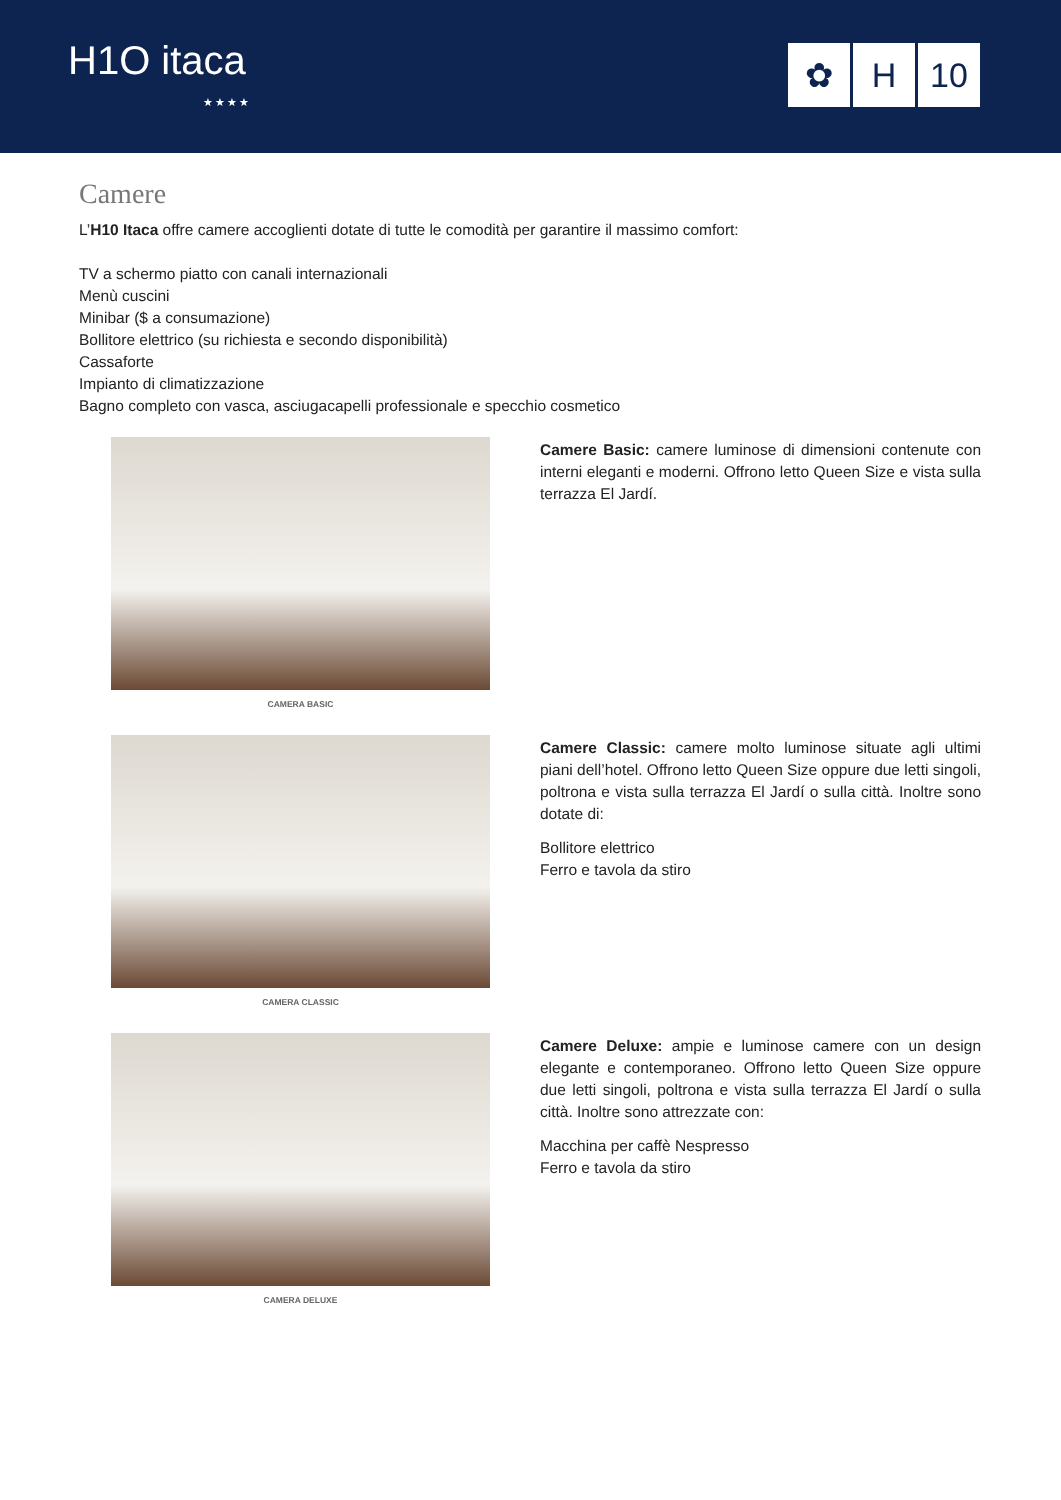H1O itaca
★★★★
✿ H 10
Camere
L’H10 Itaca offre camere accoglienti dotate di tutte le comodità per garantire il massimo comfort:
TV a schermo piatto con canali internazionali
Menù cuscini
Minibar ($ a consumazione)
Bollitore elettrico (su richiesta e secondo disponibilità)
Cassaforte
Impianto di climatizzazione
Bagno completo con vasca, asciugacapelli professionale e specchio cosmetico
CAMERA BASIC
Camere Basic: camere luminose di dimensioni contenute con interni eleganti e moderni. Offrono letto Queen Size e vista sulla terrazza El Jardí.
CAMERA CLASSIC
Camere Classic: camere molto luminose situate agli ultimi piani dell’hotel. Offrono letto Queen Size oppure due letti singoli, poltrona e vista sulla terrazza El Jardí o sulla città. Inoltre sono dotate di:
Bollitore elettrico
Ferro e tavola da stiro
CAMERA DELUXE
Camere Deluxe: ampie e luminose camere con un design elegante e contemporaneo. Offrono letto Queen Size oppure due letti singoli, poltrona e vista sulla terrazza El Jardí o sulla città. Inoltre sono attrezzate con:
Macchina per caffè Nespresso
Ferro e tavola da stiro